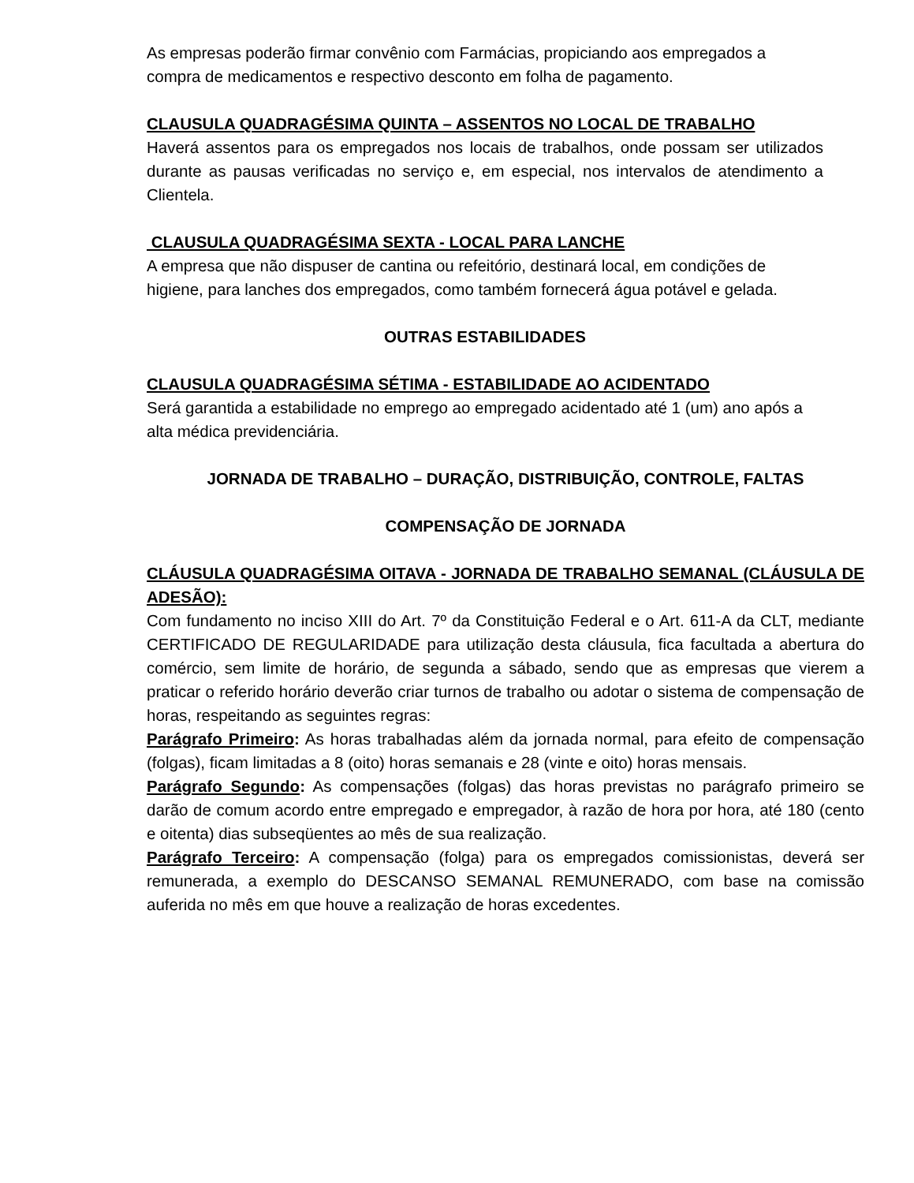As empresas poderão firmar convênio com Farmácias, propiciando aos empregados a compra de medicamentos e respectivo desconto em folha de pagamento.
CLAUSULA QUADRAGÉSIMA QUINTA – ASSENTOS NO LOCAL DE TRABALHO
Haverá assentos para os empregados nos locais de trabalhos, onde possam ser utilizados durante as pausas verificadas no serviço e, em especial, nos intervalos de atendimento a Clientela.
CLAUSULA QUADRAGÉSIMA SEXTA - LOCAL PARA LANCHE
A empresa que não dispuser de cantina ou refeitório, destinará local, em condições de higiene, para lanches dos empregados, como também fornecerá água potável e gelada.
OUTRAS ESTABILIDADES
CLAUSULA QUADRAGÉSIMA SÉTIMA - ESTABILIDADE AO ACIDENTADO
Será garantida a estabilidade no emprego ao empregado acidentado até 1 (um) ano após a alta médica previdenciária.
JORNADA DE TRABALHO – DURAÇÃO, DISTRIBUIÇÃO, CONTROLE, FALTAS
COMPENSAÇÃO DE JORNADA
CLÁUSULA QUADRAGÉSIMA OITAVA - JORNADA DE TRABALHO SEMANAL (CLÁUSULA DE ADESÃO):
Com fundamento no inciso XIII do Art. 7º da Constituição Federal e o Art. 611-A da CLT, mediante CERTIFICADO DE REGULARIDADE para utilização desta cláusula, fica facultada a abertura do comércio, sem limite de horário, de segunda a sábado, sendo que as empresas que vierem a praticar o referido horário deverão criar turnos de trabalho ou adotar o sistema de compensação de horas, respeitando as seguintes regras:
Parágrafo Primeiro: As horas trabalhadas além da jornada normal, para efeito de compensação (folgas), ficam limitadas a 8 (oito) horas semanais e 28 (vinte e oito) horas mensais.
Parágrafo Segundo: As compensações (folgas) das horas previstas no parágrafo primeiro se darão de comum acordo entre empregado e empregador, à razão de hora por hora, até 180 (cento e oitenta) dias subseqüentes ao mês de sua realização.
Parágrafo Terceiro: A compensação (folga) para os empregados comissionistas, deverá ser remunerada, a exemplo do DESCANSO SEMANAL REMUNERADO, com base na comissão auferida no mês em que houve a realização de horas excedentes.